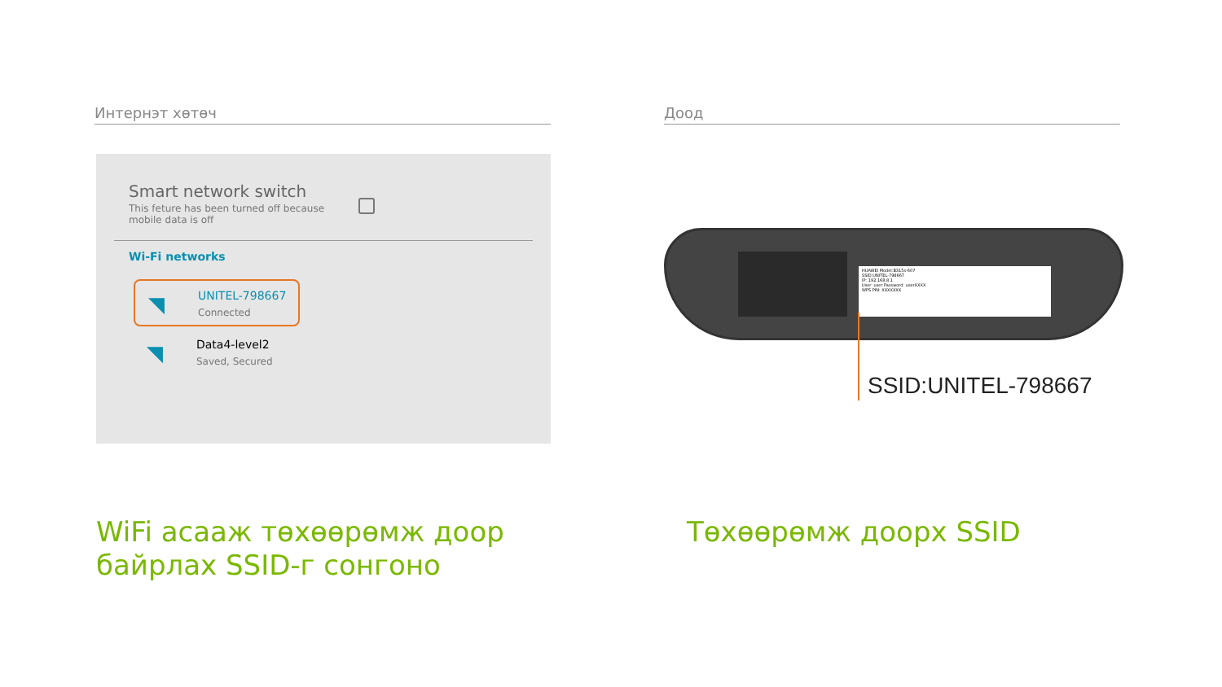Интернэт хөтөч
Smart network switch
This feture has been turned off because mobile data is off
Wi-Fi networks
◥ UNITEL-798667
Connected
◥ Data4-level2
Saved, Secured
Доод
HUAWEI Model:B315s-607
SSID:UNITEL-798667
IP: 192.168.8.1
User: user Password: userXXXX
WPS PIN: XXXXXXX
SSID:UNITEL-798667
WiFi асааж төхөөрөмж доор
байрлах SSID-г сонгоно
Төхөөрөмж доорх SSID